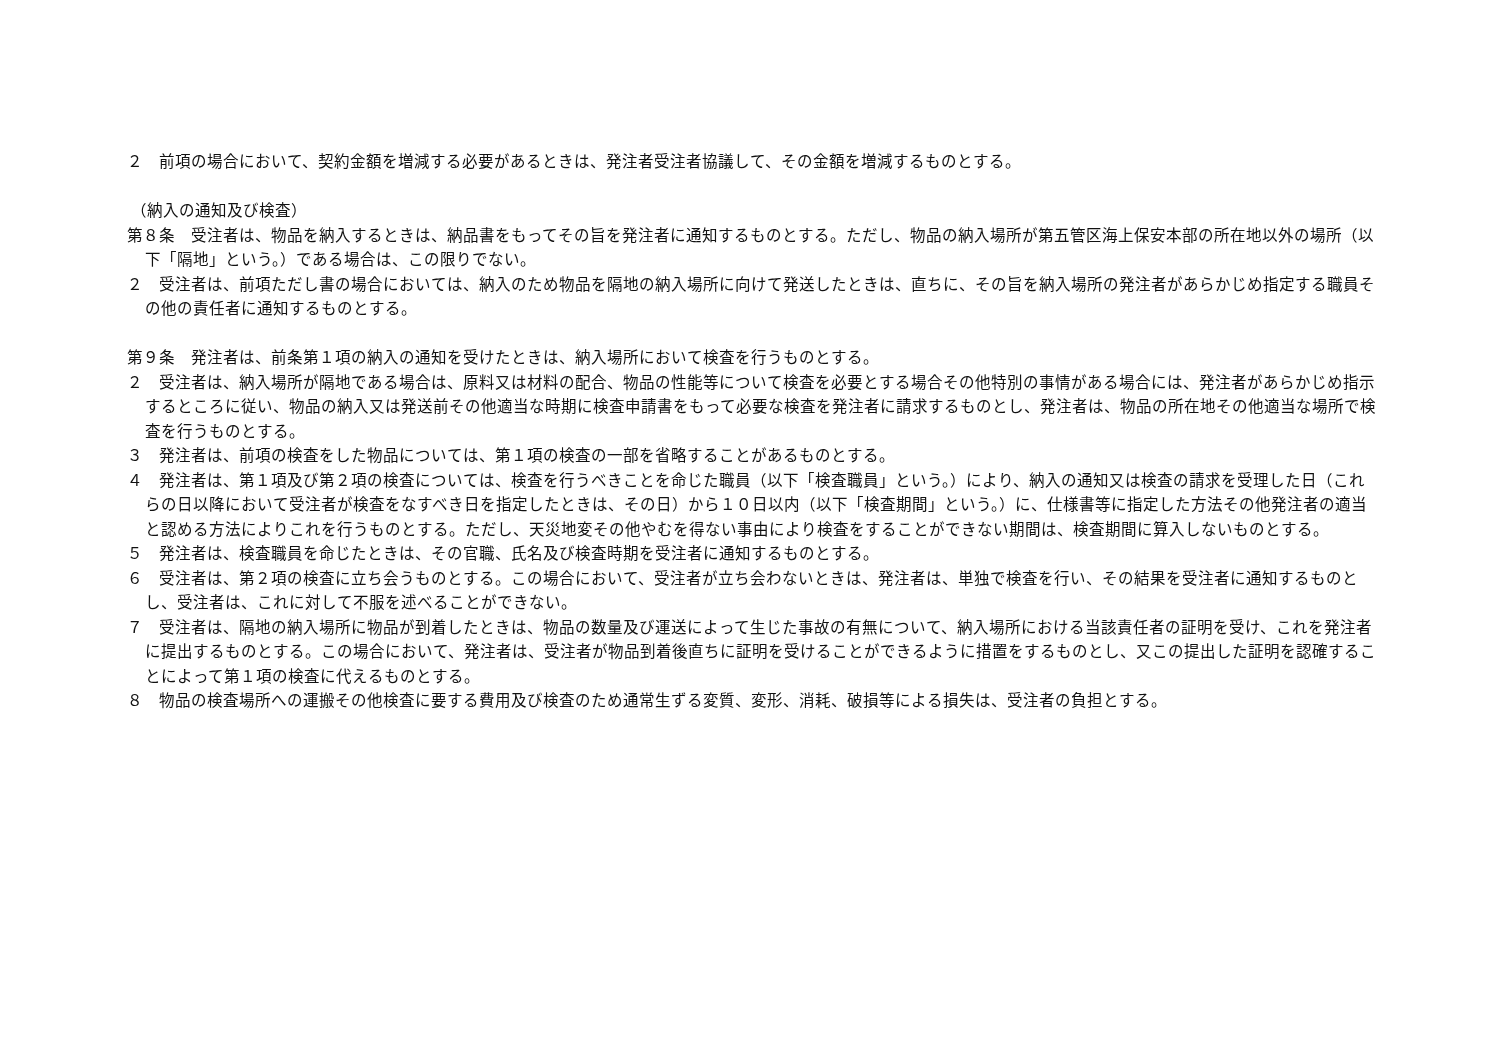２　前項の場合において、契約金額を増減する必要があるときは、発注者受注者協議して、その金額を増減するものとする。
（納入の通知及び検査）
第８条　受注者は、物品を納入するときは、納品書をもってその旨を発注者に通知するものとする。ただし、物品の納入場所が第五管区海上保安本部の所在地以外の場所（以下「隔地」という。）である場合は、この限りでない。
２　受注者は、前項ただし書の場合においては、納入のため物品を隔地の納入場所に向けて発送したときは、直ちに、その旨を納入場所の発注者があらかじめ指定する職員その他の責任者に通知するものとする。
第９条　発注者は、前条第１項の納入の通知を受けたときは、納入場所において検査を行うものとする。
２　受注者は、納入場所が隔地である場合は、原料又は材料の配合、物品の性能等について検査を必要とする場合その他特別の事情がある場合には、発注者があらかじめ指示するところに従い、物品の納入又は発送前その他適当な時期に検査申請書をもって必要な検査を発注者に請求するものとし、発注者は、物品の所在地その他適当な場所で検査を行うものとする。
３　発注者は、前項の検査をした物品については、第１項の検査の一部を省略することがあるものとする。
４　発注者は、第１項及び第２項の検査については、検査を行うべきことを命じた職員（以下「検査職員」という。）により、納入の通知又は検査の請求を受理した日（これらの日以降において受注者が検査をなすべき日を指定したときは、その日）から１０日以内（以下「検査期間」という。）に、仕様書等に指定した方法その他発注者の適当と認める方法によりこれを行うものとする。ただし、天災地変その他やむを得ない事由により検査をすることができない期間は、検査期間に算入しないものとする。
５　発注者は、検査職員を命じたときは、その官職、氏名及び検査時期を受注者に通知するものとする。
６　受注者は、第２項の検査に立ち会うものとする。この場合において、受注者が立ち会わないときは、発注者は、単独で検査を行い、その結果を受注者に通知するものとし、受注者は、これに対して不服を述べることができない。
７　受注者は、隔地の納入場所に物品が到着したときは、物品の数量及び運送によって生じた事故の有無について、納入場所における当該責任者の証明を受け、これを発注者に提出するものとする。この場合において、発注者は、受注者が物品到着後直ちに証明を受けることができるように措置をするものとし、又この提出した証明を認確することによって第１項の検査に代えるものとする。
８　物品の検査場所への運搬その他検査に要する費用及び検査のため通常生ずる変質、変形、消耗、破損等による損失は、受注者の負担とする。